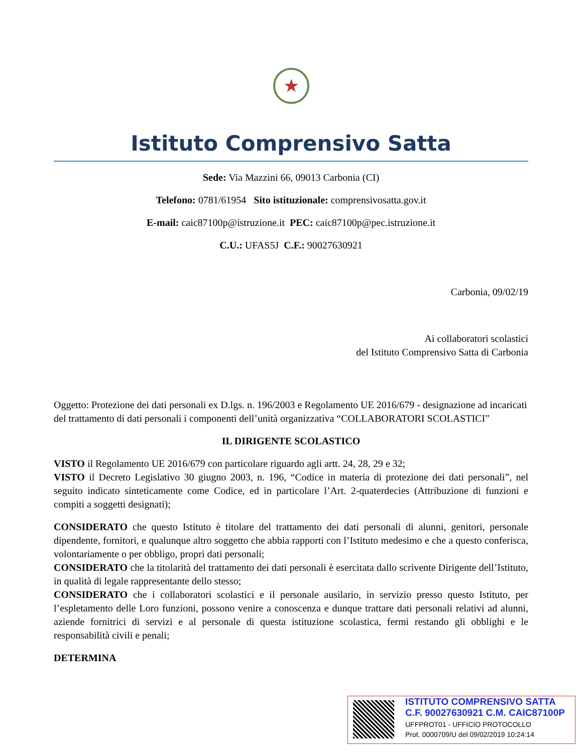★
Istituto Comprensivo Satta
Sede: Via Mazzini 66, 09013 Carbonia (CI)
Telefono: 0781/61954 Sito istituzionale: comprensivosatta.gov.it
E-mail: caic87100p@istruzione.it PEC: caic87100p@pec.istruzione.it
C.U.: UFAS5J C.F.: 90027630921
Carbonia, 09/02/19
Ai collaboratori scolastici
del Istituto Comprensivo Satta di Carbonia
Oggetto: Protezione dei dati personali ex D.lgs. n. 196/2003 e Regolamento UE 2016/679 - designazione ad incaricati del trattamento di dati personali i componenti dell’unità organizzativa “COLLABORATORI SCOLASTICI”
IL DIRIGENTE SCOLASTICO
VISTO il Regolamento UE 2016/679 con particolare riguardo agli artt. 24, 28, 29 e 32;
VISTO il Decreto Legislativo 30 giugno 2003, n. 196, “Codice in materia di protezione dei dati personali”, nel seguito indicato sinteticamente come Codice, ed in particolare l’Art. 2-quaterdecies (Attribuzione di funzioni e compiti a soggetti designati);
CONSIDERATO che questo Istituto è titolare del trattamento dei dati personali di alunni, genitori, personale dipendente, fornitori, e qualunque altro soggetto che abbia rapporti con l’Istituto medesimo e che a questo conferisca, volontariamente o per obbligo, propri dati personali;
CONSIDERATO che la titolarità del trattamento dei dati personali è esercitata dallo scrivente Dirigente dell’Istituto, in qualità di legale rappresentante dello stesso;
CONSIDERATO che i collaboratori scolastici e il personale ausilario, in servizio presso questo Istituto, per l’espletamento delle Loro funzioni, possono venire a conoscenza e dunque trattare dati personali relativi ad alunni, aziende fornitrici di servizi e al personale di questa istituzione scolastica, fermi restando gli obblighi e le responsabilità civili e penali;
DETERMINA
ISTITUTO COMPRENSIVO SATTA
C.F. 90027630921 C.M. CAIC87100P
UFFPROT01 - UFFICIO PROTOCOLLO
Prot. 0000709/U del 09/02/2019 10:24:14